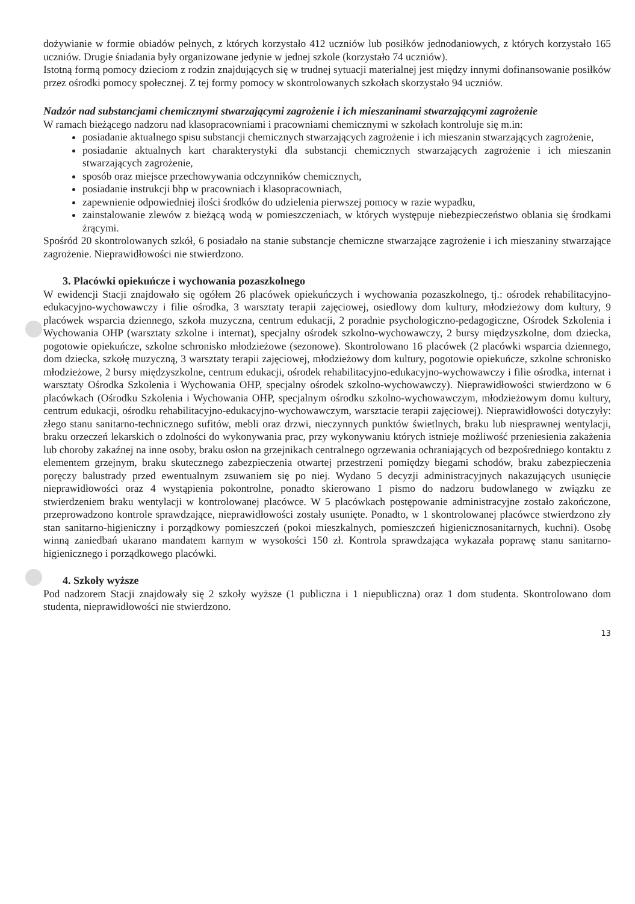dożywianie w formie obiadów pełnych, z których korzystało 412 uczniów lub posiłków jednodaniowych, z których korzystało 165 uczniów. Drugie śniadania były organizowane jedynie w jednej szkole (korzystało 74 uczniów).
Istotną formą pomocy dzieciom z rodzin znajdujących się w trudnej sytuacji materialnej jest między innymi dofinansowanie posiłków przez ośrodki pomocy społecznej. Z tej formy pomocy w skontrolowanych szkołach skorzystało 94 uczniów.
Nadzór nad substancjami chemicznymi stwarzającymi zagrożenie i ich mieszaninami stwarzającymi zagrożenie
W ramach bieżącego nadzoru nad klasopracowniami i pracowniami chemicznymi w szkołach kontroluje się m.in:
posiadanie aktualnego spisu substancji chemicznych stwarzających zagrożenie i ich mieszanin stwarzających zagrożenie,
posiadanie aktualnych kart charakterystyki dla substancji chemicznych stwarzających zagrożenie i ich mieszanin stwarzających zagrożenie,
sposób oraz miejsce przechowywania odczynników chemicznych,
posiadanie instrukcji bhp w pracowniach i klasopracowniach,
zapewnienie odpowiedniej ilości środków do udzielenia pierwszej pomocy w razie wypadku,
zainstalowanie zlewów z bieżącą wodą w pomieszczeniach, w których występuje niebezpieczeństwo oblania się środkami żrącymi.
Spośród 20 skontrolowanych szkół, 6 posiadało na stanie substancje chemiczne stwarzające zagrożenie i ich mieszaniny stwarzające zagrożenie. Nieprawidłowości nie stwierdzono.
3. Placówki opiekuńcze i wychowania pozaszkolnego
W ewidencji Stacji znajdowało się ogółem 26 placówek opiekuńczych i wychowania pozaszkolnego, tj.: ośrodek rehabilitacyjno-edukacyjno-wychowawczy i filie ośrodka, 3 warsztaty terapii zajęciowej, osiedlowy dom kultury, młodzieżowy dom kultury, 9 placówek wsparcia dziennego, szkoła muzyczna, centrum edukacji, 2 poradnie psychologiczno-pedagogiczne, Ośrodek Szkolenia i Wychowania OHP (warsztaty szkolne i internat), specjalny ośrodek szkolno-wychowawczy, 2 bursy międzyszkolne, dom dziecka, pogotowie opiekuńcze, szkolne schronisko młodzieżowe (sezonowe). Skontrolowano 16 placówek (2 placówki wsparcia dziennego, dom dziecka, szkołę muzyczną, 3 warsztaty terapii zajęciowej, młodzieżowy dom kultury, pogotowie opiekuńcze, szkolne schronisko młodzieżowe, 2 bursy międzyszkolne, centrum edukacji, ośrodek rehabilitacyjno-edukacyjno-wychowawczy i filie ośrodka, internat i warsztaty Ośrodka Szkolenia i Wychowania OHP, specjalny ośrodek szkolno-wychowawczy). Nieprawidłowości stwierdzono w 6 placówkach (Ośrodku Szkolenia i Wychowania OHP, specjalnym ośrodku szkolno-wychowawczym, młodzieżowym domu kultury, centrum edukacji, ośrodku rehabilitacyjno-edukacyjno-wychowawczym, warsztacie terapii zajęciowej). Nieprawidłowości dotyczyły: złego stanu sanitarno-technicznego sufitów, mebli oraz drzwi, nieczynnych punktów świetlnych, braku lub niesprawnej wentylacji, braku orzeczeń lekarskich o zdolności do wykonywania prac, przy wykonywaniu których istnieje możliwość przeniesienia zakażenia lub choroby zakaźnej na inne osoby, braku osłon na grzejnikach centralnego ogrzewania ochraniających od bezpośredniego kontaktu z elementem grzejnym, braku skutecznego zabezpieczenia otwartej przestrzeni pomiędzy biegami schodów, braku zabezpieczenia poręczy balustrady przed ewentualnym zsuwaniem się po niej. Wydano 5 decyzji administracyjnych nakazujących usunięcie nieprawidłowości oraz 4 wystąpienia pokontrolne, ponadto skierowano 1 pismo do nadzoru budowlanego w związku ze stwierdzeniem braku wentylacji w kontrolowanej placówce. W 5 placówkach postępowanie administracyjne zostało zakończone, przeprowadzono kontrole sprawdzające, nieprawidłowości zostały usunięte. Ponadto, w 1 skontrolowanej placówce stwierdzono zły stan sanitarno-higieniczny i porządkowy pomieszczeń (pokoi mieszkalnych, pomieszczeń higienicznosanitarnych, kuchni). Osobę winną zaniedbań ukarano mandatem karnym w wysokości 150 zł. Kontrola sprawdzająca wykazała poprawę stanu sanitarno-higienicznego i porządkowego placówki.
4. Szkoły wyższe
Pod nadzorem Stacji znajdowały się 2 szkoły wyższe (1 publiczna i 1 niepubliczna) oraz 1 dom studenta. Skontrolowano dom studenta, nieprawidłowości nie stwierdzono.
13